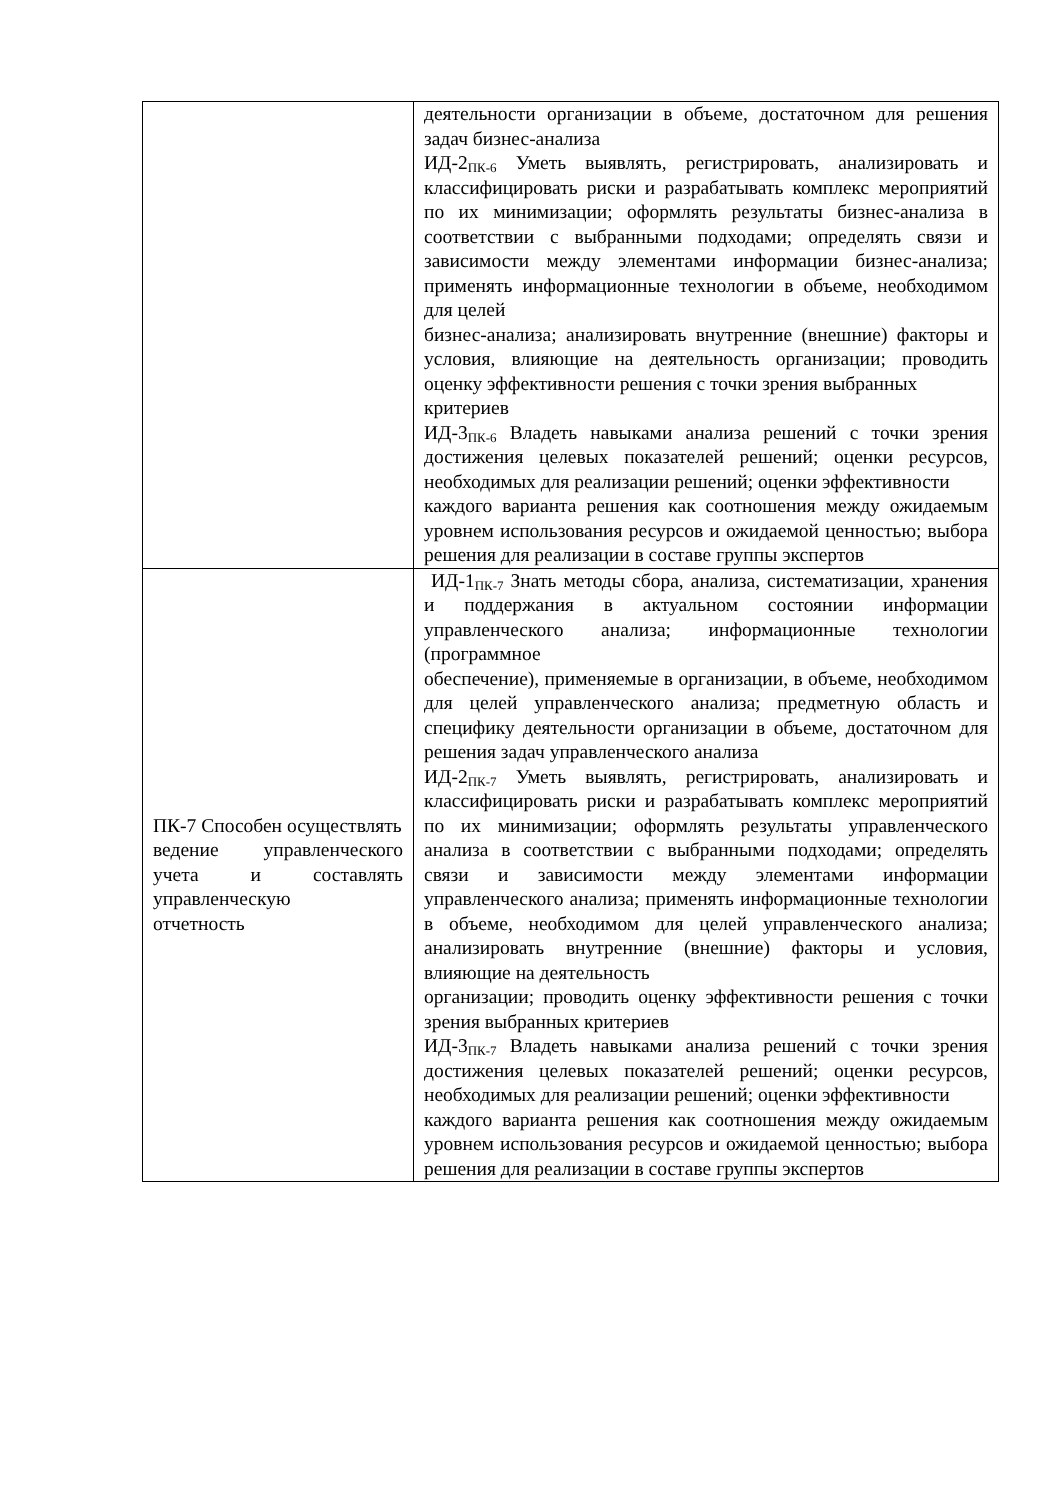| | деятельности организации в объеме, достаточном для решения задач бизнес-анализа ИД-2<sub>ПК-6</sub> Уметь выявлять, регистрировать, анализировать и классифицировать риски и разрабатывать комплекс мероприятий по их минимизации; оформлять результаты бизнес-анализа в соответствии с выбранными подходами; определять связи и зависимости между элементами информации бизнес-анализа; применять информационные технологии в объеме, необходимом для целей бизнес-анализа; анализировать внутренние (внешние) факторы и условия, влияющие на деятельность организации; проводить оценку эффективности решения с точки зрения выбранных критериев ИД-3<sub>ПК-6</sub> Владеть навыками анализа решений с точки зрения достижения целевых показателей решений; оценки ресурсов, необходимых для реализации решений; оценки эффективности каждого варианта решения как соотношения между ожидаемым уровнем использования ресурсов и ожидаемой ценностью; выбора решения для реализации в составе группы экспертов |
| ПК-7 Способен осуществлять ведение управленческого учета и составлять управленческую отчетность | ИД-1<sub>ПК-7</sub> Знать методы сбора, анализа, систематизации, хранения и поддержания в актуальном состоянии информации управленческого анализа; информационные технологии (программное обеспечение), применяемые в организации, в объеме, необходимом для целей управленческого анализа; предметную область и специфику деятельности организации в объеме, достаточном для решения задач управленческого анализа ИД-2<sub>ПК-7</sub> Уметь выявлять, регистрировать, анализировать и классифицировать риски и разрабатывать комплекс мероприятий по их минимизации; оформлять результаты управленческого анализа в соответствии с выбранными подходами; определять связи и зависимости между элементами информации управленческого анализа; применять информационные технологии в объеме, необходимом для целей управленческого анализа; анализировать внутренние (внешние) факторы и условия, влияющие на деятельность организации; проводить оценку эффективности решения с точки зрения выбранных критериев ИД-3<sub>ПК-7</sub> Владеть навыками анализа решений с точки зрения достижения целевых показателей решений; оценки ресурсов, необходимых для реализации решений; оценки эффективности каждого варианта решения как соотношения между ожидаемым уровнем использования ресурсов и ожидаемой ценностью; выбора решения для реализации в составе группы экспертов |